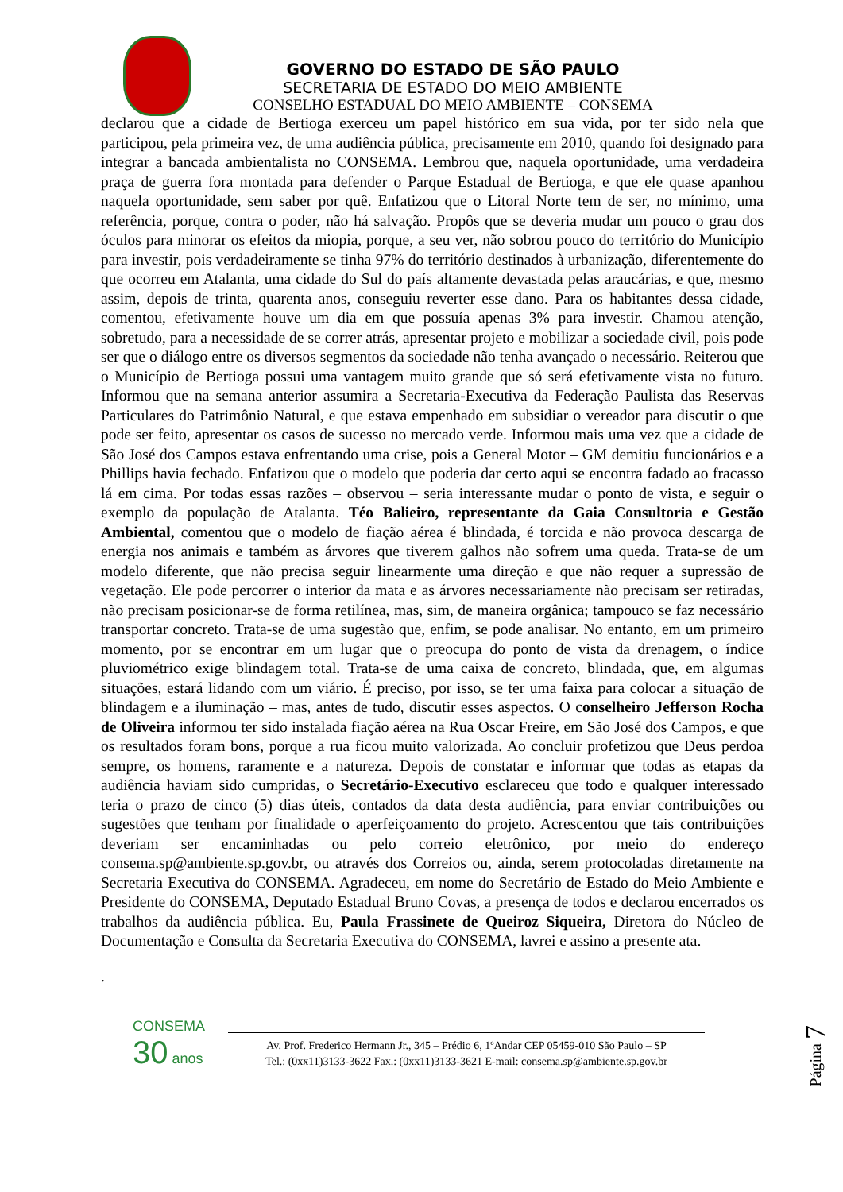GOVERNO DO ESTADO DE SÃO PAULO
SECRETARIA DE ESTADO DO MEIO AMBIENTE
CONSELHO ESTADUAL DO MEIO AMBIENTE – CONSEMA
declarou que a cidade de Bertioga exerceu um papel histórico em sua vida, por ter sido nela que participou, pela primeira vez, de uma audiência pública, precisamente em 2010, quando foi designado para integrar a bancada ambientalista no CONSEMA. Lembrou que, naquela oportunidade, uma verdadeira praça de guerra fora montada para defender o Parque Estadual de Bertioga, e que ele quase apanhou naquela oportunidade, sem saber por quê. Enfatizou que o Litoral Norte tem de ser, no mínimo, uma referência, porque, contra o poder, não há salvação. Propôs que se deveria mudar um pouco o grau dos óculos para minorar os efeitos da miopia, porque, a seu ver, não sobrou pouco do território do Município para investir, pois verdadeiramente se tinha 97% do território destinados à urbanização, diferentemente do que ocorreu em Atalanta, uma cidade do Sul do país altamente devastada pelas araucárias, e que, mesmo assim, depois de trinta, quarenta anos, conseguiu reverter esse dano. Para os habitantes dessa cidade, comentou, efetivamente houve um dia em que possuía apenas 3% para investir. Chamou atenção, sobretudo, para a necessidade de se correr atrás, apresentar projeto e mobilizar a sociedade civil, pois pode ser que o diálogo entre os diversos segmentos da sociedade não tenha avançado o necessário. Reiterou que o Município de Bertioga possui uma vantagem muito grande que só será efetivamente vista no futuro. Informou que na semana anterior assumira a Secretaria-Executiva da Federação Paulista das Reservas Particulares do Patrimônio Natural, e que estava empenhado em subsidiar o vereador para discutir o que pode ser feito, apresentar os casos de sucesso no mercado verde. Informou mais uma vez que a cidade de São José dos Campos estava enfrentando uma crise, pois a General Motor – GM demitiu funcionários e a Phillips havia fechado. Enfatizou que o modelo que poderia dar certo aqui se encontra fadado ao fracasso lá em cima. Por todas essas razões – observou – seria interessante mudar o ponto de vista, e seguir o exemplo da população de Atalanta. Téo Balieiro, representante da Gaia Consultoria e Gestão Ambiental, comentou que o modelo de fiação aérea é blindada, é torcida e não provoca descarga de energia nos animais e também as árvores que tiverem galhos não sofrem uma queda. Trata-se de um modelo diferente, que não precisa seguir linearmente uma direção e que não requer a supressão de vegetação. Ele pode percorrer o interior da mata e as árvores necessariamente não precisam ser retiradas, não precisam posicionar-se de forma retilínea, mas, sim, de maneira orgânica; tampouco se faz necessário transportar concreto. Trata-se de uma sugestão que, enfim, se pode analisar. No entanto, em um primeiro momento, por se encontrar em um lugar que o preocupa do ponto de vista da drenagem, o índice pluviométrico exige blindagem total. Trata-se de uma caixa de concreto, blindada, que, em algumas situações, estará lidando com um viário. É preciso, por isso, se ter uma faixa para colocar a situação de blindagem e a iluminação – mas, antes de tudo, discutir esses aspectos. O conselheiro Jefferson Rocha de Oliveira informou ter sido instalada fiação aérea na Rua Oscar Freire, em São José dos Campos, e que os resultados foram bons, porque a rua ficou muito valorizada. Ao concluir profetizou que Deus perdoa sempre, os homens, raramente e a natureza. Depois de constatar e informar que todas as etapas da audiência haviam sido cumpridas, o Secretário-Executivo esclareceu que todo e qualquer interessado teria o prazo de cinco (5) dias úteis, contados da data desta audiência, para enviar contribuições ou sugestões que tenham por finalidade o aperfeiçoamento do projeto. Acrescentou que tais contribuições deveriam ser encaminhadas ou pelo correio eletrônico, por meio do endereço consema.sp@ambiente.sp.gov.br, ou através dos Correios ou, ainda, serem protocoladas diretamente na Secretaria Executiva do CONSEMA. Agradeceu, em nome do Secretário de Estado do Meio Ambiente e Presidente do CONSEMA, Deputado Estadual Bruno Covas, a presença de todos e declarou encerrados os trabalhos da audiência pública. Eu, Paula Frassinete de Queiroz Siqueira, Diretora do Núcleo de Documentação e Consulta da Secretaria Executiva do CONSEMA, lavrei e assino a presente ata.
.
Página 7
CONSEMA
30 anos
Av. Prof. Frederico Hermann Jr., 345 – Prédio 6, 1ºAndar CEP 05459-010 São Paulo – SP
Tel.: (0xx11)3133-3622 Fax.: (0xx11)3133-3621 E-mail: consema.sp@ambiente.sp.gov.br